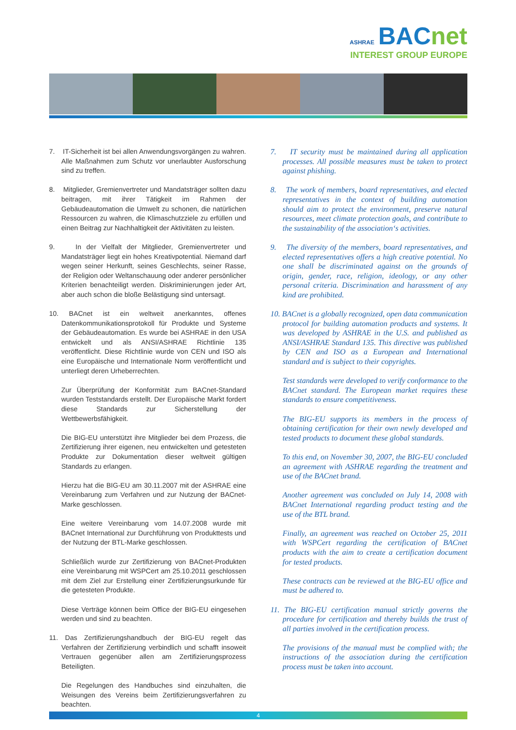ASHRAE BACnet
INTEREST GROUP EUROPE
7. IT-Sicherheit ist bei allen Anwendungsvorgängen zu wahren. Alle Maßnahmen zum Schutz vor unerlaubter Ausforschung sind zu treffen.
8. Mitglieder, Gremienvertreter und Mandatsträger sollten dazu beitragen, mit ihrer Tätigkeit im Rahmen der Gebäudeautomation die Umwelt zu schonen, die natürlichen Ressourcen zu wahren, die Klimaschutzziele zu erfüllen und einen Beitrag zur Nachhaltigkeit der Aktivitäten zu leisten.
9. In der Vielfalt der Mitglieder, Gremienvertreter und Mandatsträger liegt ein hohes Kreativpotential. Niemand darf wegen seiner Herkunft, seines Geschlechts, seiner Rasse, der Religion oder Weltanschauung oder anderer persönlicher Kriterien benachteiligt werden. Diskriminierungen jeder Art, aber auch schon die bloße Belästigung sind untersagt.
10. BACnet ist ein weltweit anerkanntes, offenes Datenkommunikationsprotokoll für Produkte und Systeme der Gebäudeautomation. Es wurde bei ASHRAE in den USA entwickelt und als ANSI/ASHRAE Richtlinie 135 veröffentlicht. Diese Richtlinie wurde von CEN und ISO als eine Europäische und Internationale Norm veröffentlicht und unterliegt deren Urheberrechten.
Zur Überprüfung der Konformität zum BACnet-Standard wurden Teststandards erstellt. Der Europäische Markt fordert diese Standards zur Sicherstellung der Wettbewerbsfähigkeit.
Die BIG-EU unterstützt ihre Mitglieder bei dem Prozess, die Zertifizierung ihrer eigenen, neu entwickelten und getesteten Produkte zur Dokumentation dieser weltweit gültigen Standards zu erlangen.
Hierzu hat die BIG-EU am 30.11.2007 mit der ASHRAE eine Vereinbarung zum Verfahren und zur Nutzung der BACnet-Marke geschlossen.
Eine weitere Vereinbarung vom 14.07.2008 wurde mit BACnet International zur Durchführung von Produkttests und der Nutzung der BTL-Marke geschlossen.
Schließlich wurde zur Zertifizierung von BACnet-Produkten eine Vereinbarung mit WSPCert am 25.10.2011 geschlossen mit dem Ziel zur Erstellung einer Zertifizierungsurkunde für die getesteten Produkte.
Diese Verträge können beim Office der BIG-EU eingesehen werden und sind zu beachten.
11. Das Zertifizierungshandbuch der BIG-EU regelt das Verfahren der Zertifizierung verbindlich und schafft insoweit Vertrauen gegenüber allen am Zertifizierungsprozess Beteiligten.
Die Regelungen des Handbuches sind einzuhalten, die Weisungen des Vereins beim Zertifizierungsverfahren zu beachten.
7. IT security must be maintained during all application processes. All possible measures must be taken to protect against phishing.
8. The work of members, board representatives, and elected representatives in the context of building automation should aim to protect the environment, preserve natural resources, meet climate protection goals, and contribute to the sustainability of the association‘s activities.
9. The diversity of the members, board representatives, and elected representatives offers a high creative potential. No one shall be discriminated against on the grounds of origin, gender, race, religion, ideology, or any other personal criteria. Discrimination and harassment of any kind are prohibited.
10. BACnet is a globally recognized, open data communication protocol for building automation products and systems. It was developed by ASHRAE in the U.S. and published as ANSI/ASHRAE Standard 135. This directive was published by CEN and ISO as a European and International standard and is subject to their copyrights.
Test standards were developed to verify conformance to the BACnet standard. The European market requires these standards to ensure competitiveness.
The BIG-EU supports its members in the process of obtaining certification for their own newly developed and tested products to document these global standards.
To this end, on November 30, 2007, the BIG-EU concluded an agreement with ASHRAE regarding the treatment and use of the BACnet brand.
Another agreement was concluded on July 14, 2008 with BACnet International regarding product testing and the use of the BTL brand.
Finally, an agreement was reached on October 25, 2011 with WSPCert regarding the certification of BACnet products with the aim to create a certification document for tested products.
These contracts can be reviewed at the BIG-EU office and must be adhered to.
11. The BIG-EU certification manual strictly governs the procedure for certification and thereby builds the trust of all parties involved in the certification process.
The provisions of the manual must be complied with; the instructions of the association during the certification process must be taken into account.
4